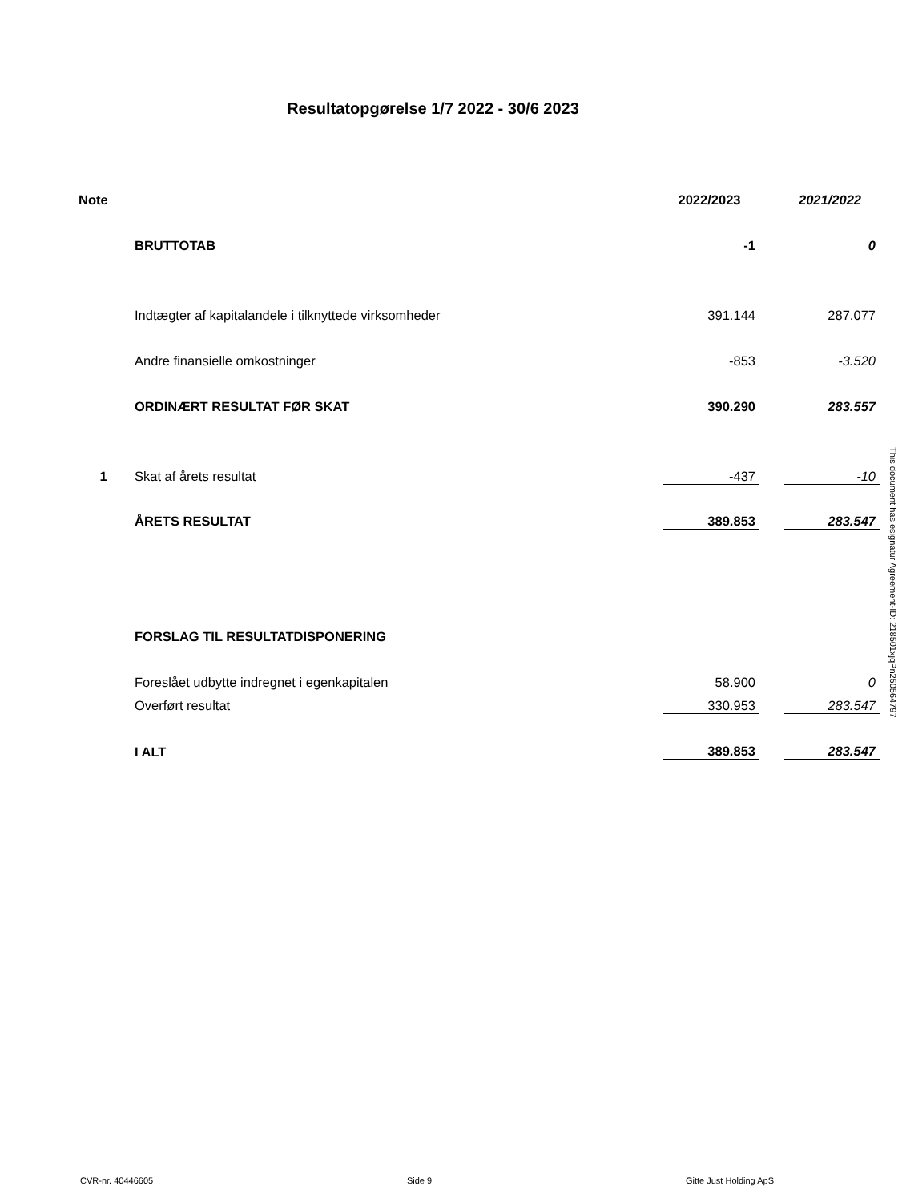Resultatopgørelse 1/7 2022 - 30/6 2023
| Note | | | 2022/2023 | | 2021/2022 |
| | BRUTTOTAB | | -1 | | 0 |
| | Indtægter af kapitalandele i tilknyttede virksomheder | | 391.144 | | 287.077 |
| | Andre finansielle omkostninger | | -853 | | -3.520 |
| | ORDINÆRT RESULTAT FØR SKAT | | 390.290 | | 283.557 |
| 1 | Skat af årets resultat | | -437 | | -10 |
| | ÅRETS RESULTAT | | 389.853 | | 283.547 |
| | FORSLAG TIL RESULTATDISPONERING | | | | |
| | Foreslået udbytte indregnet i egenkapitalen | | 58.900 | | 0 |
| | Overført resultat | | 330.953 | | 283.547 |
| | I ALT | | 389.853 | | 283.547 |
This document has esignatur Agreement-ID: 218501xjqPn250564797
CVR-nr. 40446605 Side 9 Gitte Just Holding ApS